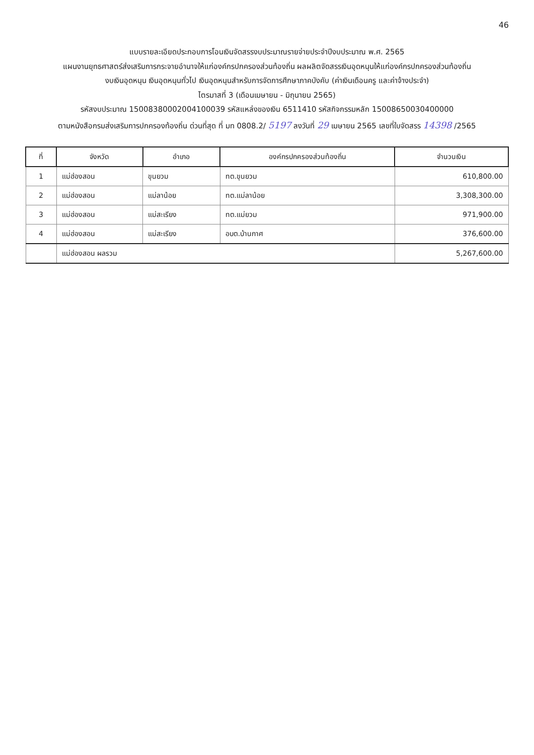46
แบบรายละเอียดประกอบการโอนเงินจัดสรรงบประมาณรายจ่ายประจำปีงบประมาณ พ.ศ. 2565
แผนงานยุทธศาสตร์ส่งเสริมการกระจายอำนาจให้แก่องค์กรปกครองส่วนท้องถิ่น ผลผลิตจัดสรรเงินอุดหนุนให้แก่องค์กรปกครองส่วนท้องถิ่น
งบเงินอุดหนุน เงินอุดหนุนทั่วไป เงินอุดหนุนสำหรับการจัดการศึกษาภาคบังคับ (ค่าเงินเดือนครู และค่าจ้างประจำ)
ไตรมาสที่ 3 (เดือนเมษายน - มิถุนายน 2565)
รหัสงบประมาณ 15008380002004100039 รหัสแหล่งของเงิน 6511410 รหัสกิจกรรมหลัก 15008650030400000
ตามหนังสือกรมส่งเสริมการปกครองท้องถิ่น ด่วนที่สุด ที่ มท 0808.2/ 5197 ลงวันที่ 29 เมษายน 2565 เลขที่ใบจัดสรร 14398 /2565
| ที่ | จังหวัด | อำเภอ | องค์กรปกครองส่วนท้องถิ่น | จำนวนเงิน |
| --- | --- | --- | --- | --- |
| 1 | แม่ฮ่องสอน | ขุนยวม | ทต.ขุนยวม | 610,800.00 |
| 2 | แม่ฮ่องสอน | แม่ลาน้อย | ทต.แม่ลาน้อย | 3,308,300.00 |
| 3 | แม่ฮ่องสอน | แม่สะเรียง | ทต.แม่ยวม | 971,900.00 |
| 4 | แม่ฮ่องสอน | แม่สะเรียง | อบต.บ้านกาศ | 376,600.00 |
| | แม่ฮ่องสอน ผลรวม | | | 5,267,600.00 |